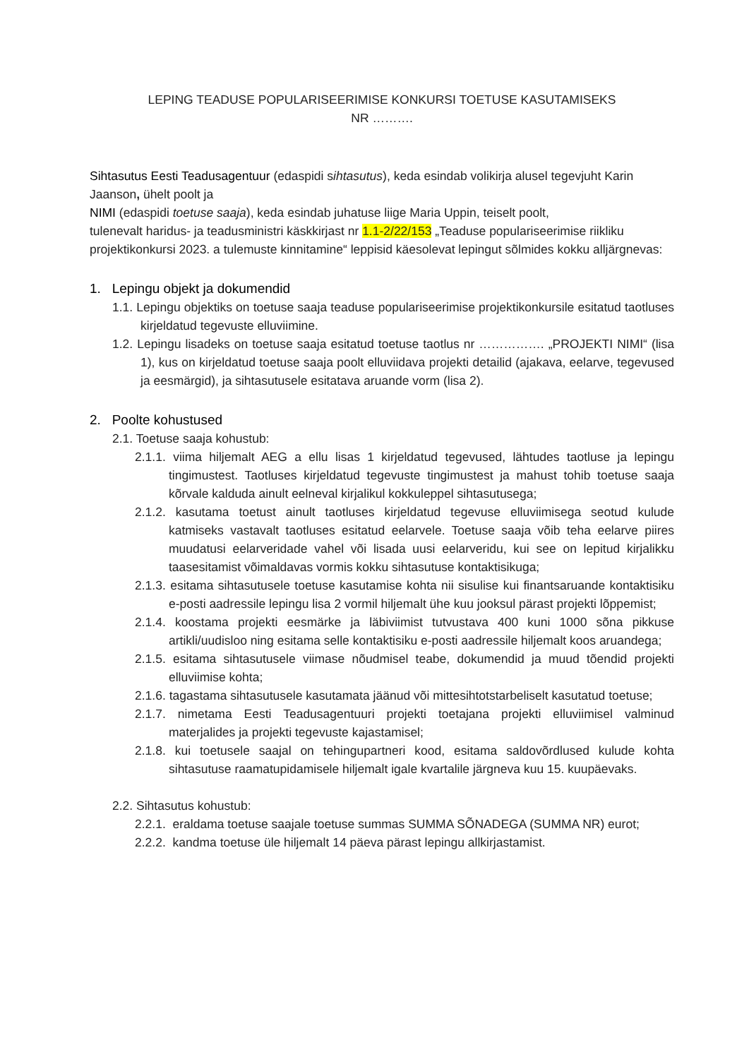LEPING TEADUSE POPULARISEERIMISE KONKURSI TOETUSE KASUTAMISEKS
NR ……….
Sihtasutus Eesti Teadusagentuur (edaspidi sihtasutus), keda esindab volikirja alusel tegevjuht Karin Jaanson, ühelt poolt ja
NIMI (edaspidi toetuse saaja), keda esindab juhatuse liige Maria Uppin, teiselt poolt,
tulenevalt haridus- ja teadusministri käskkirjast nr 1.1-2/22/153 „Teaduse populariseerimise riikliku projektikonkursi 2023. a tulemuste kinnitamine“ leppisid käesolevat lepingut sõlmides kokku alljärgnevas:
1. Lepingu objekt ja dokumendid
1.1. Lepingu objektiks on toetuse saaja teaduse populariseerimise projektikonkursile esitatud taotluses kirjeldatud tegevuste elluviimine.
1.2. Lepingu lisadeks on toetuse saaja esitatud toetuse taotlus nr ……………. „PROJEKTI NIMI“ (lisa 1), kus on kirjeldatud toetuse saaja poolt elluviidava projekti detailid (ajakava, eelarve, tegevused ja eesmärgid), ja sihtasutusele esitatava aruande vorm (lisa 2).
2. Poolte kohustused
2.1. Toetuse saaja kohustub:
2.1.1. viima hiljemalt AEG a ellu lisas 1 kirjeldatud tegevused, lähtudes taotluse ja lepingu tingimustest. Taotluses kirjeldatud tegevuste tingimustest ja mahust tohib toetuse saaja kõrvale kalduda ainult eelneval kirjalikul kokkuleppel sihtasutusega;
2.1.2. kasutama toetust ainult taotluses kirjeldatud tegevuse elluviimisega seotud kulude katmiseks vastavalt taotluses esitatud eelarvele. Toetuse saaja võib teha eelarve piires muudatusi eelarveridade vahel või lisada uusi eelarveridu, kui see on lepitud kirjalikku taasesitamist võimaldavas vormis kokku sihtasutuse kontaktisikuga;
2.1.3. esitama sihtasutusele toetuse kasutamise kohta nii sisulise kui finantsaruande kontaktisiku e-posti aadressile lepingu lisa 2 vormil hiljemalt ühe kuu jooksul pärast projekti lõppemist;
2.1.4. koostama projekti eesmärke ja läbiviimist tutvustava 400 kuni 1000 sõna pikkuse artikli/uudisloo ning esitama selle kontaktisiku e-posti aadressile hiljemalt koos aruandega;
2.1.5. esitama sihtasutusele viimase nõudmisel teabe, dokumendid ja muud tõendid projekti elluviimise kohta;
2.1.6. tagastama sihtasutusele kasutamata jäänud või mittesihtotstarbeliselt kasutatud toetuse;
2.1.7. nimetama Eesti Teadusagentuuri projekti toetajana projekti elluviimisel valminud materjalides ja projekti tegevuste kajastamisel;
2.1.8. kui toetusele saajal on tehingupartneri kood, esitama saldovõrdlused kulude kohta sihtasutuse raamatupidamisele hiljemalt igale kvartalile järgneva kuu 15. kuupäevaks.
2.2. Sihtasutus kohustub:
2.2.1. eraldama toetuse saajale toetuse summas SUMMA SÕNADEGA (SUMMA NR) eurot;
2.2.2. kandma toetuse üle hiljemalt 14 päeva pärast lepingu allkirjastamist.